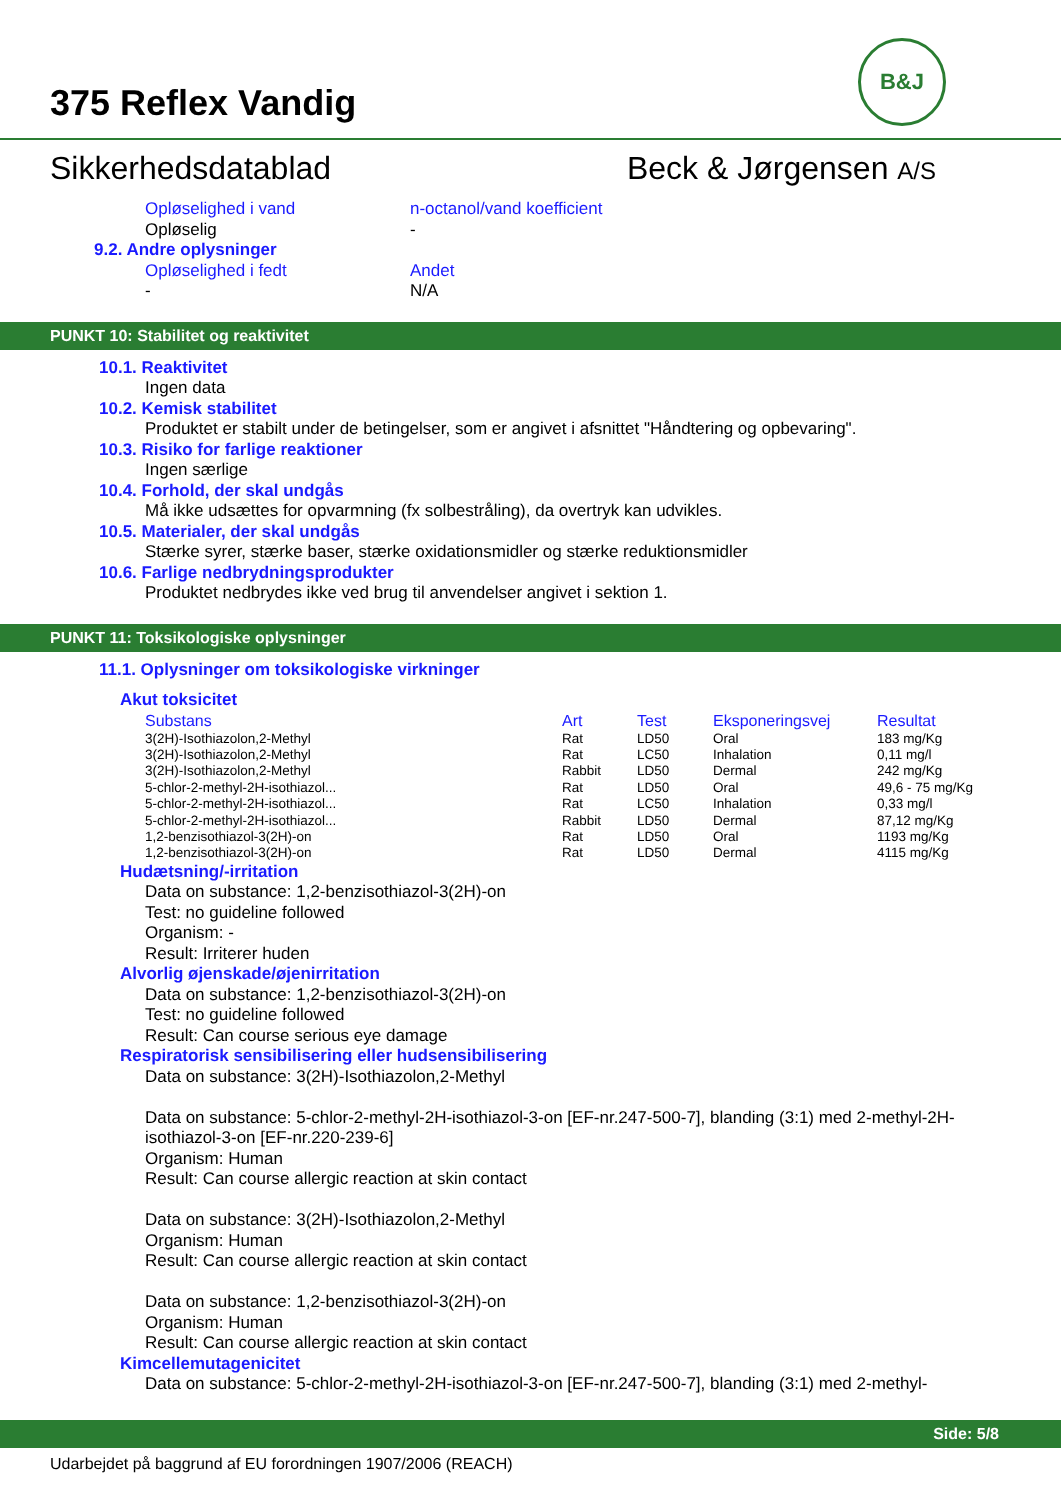375 Reflex Vandig
B&J
Sikkerhedsdatablad Beck & Jørgensen A/S
Opløselighed i vand n-octanol/vand koefficient
Opløselig -
9.2. Andre oplysninger
Opløselighed i fedt Andet
- N/A
PUNKT 10: Stabilitet og reaktivitet
10.1. Reaktivitet
Ingen data
10.2. Kemisk stabilitet
Produktet er stabilt under de betingelser, som er angivet i afsnittet "Håndtering og opbevaring".
10.3. Risiko for farlige reaktioner
Ingen særlige
10.4. Forhold, der skal undgås
Må ikke udsættes for opvarmning (fx solbestråling), da overtryk kan udvikles.
10.5. Materialer, der skal undgås
Stærke syrer, stærke baser, stærke oxidationsmidler og stærke reduktionsmidler
10.6. Farlige nedbrydningsprodukter
Produktet nedbrydes ikke ved brug til anvendelser angivet i sektion 1.
PUNKT 11: Toksikologiske oplysninger
11.1. Oplysninger om toksikologiske virkninger
Akut toksicitet
| Substans | Art | Test | Eksponeringsvej | Resultat |
| --- | --- | --- | --- | --- |
| 3(2H)-Isothiazolon,2-Methyl | Rat | LD50 | Oral | 183 mg/Kg |
| 3(2H)-Isothiazolon,2-Methyl | Rat | LC50 | Inhalation | 0,11 mg/l |
| 3(2H)-Isothiazolon,2-Methyl | Rabbit | LD50 | Dermal | 242 mg/Kg |
| 5-chlor-2-methyl-2H-isothiazol... | Rat | LD50 | Oral | 49,6 - 75 mg/Kg |
| 5-chlor-2-methyl-2H-isothiazol... | Rat | LC50 | Inhalation | 0,33 mg/l |
| 5-chlor-2-methyl-2H-isothiazol... | Rabbit | LD50 | Dermal | 87,12 mg/Kg |
| 1,2-benzisothiazol-3(2H)-on | Rat | LD50 | Oral | 1193 mg/Kg |
| 1,2-benzisothiazol-3(2H)-on | Rat | LD50 | Dermal | 4115 mg/Kg |
Hudætsning/-irritation
Data on substance: 1,2-benzisothiazol-3(2H)-on
Test: no guideline followed
Organism: -
Result: Irriterer huden
Alvorlig øjenskade/øjenirritation
Data on substance: 1,2-benzisothiazol-3(2H)-on
Test: no guideline followed
Result: Can course serious eye damage
Respiratorisk sensibilisering eller hudsensibilisering
Data on substance: 3(2H)-Isothiazolon,2-Methyl
Data on substance: 5-chlor-2-methyl-2H-isothiazol-3-on [EF-nr.247-500-7], blanding (3:1) med 2-methyl-2H-isothiazol-3-on [EF-nr.220-239-6]
Organism: Human
Result: Can course allergic reaction at skin contact
Data on substance: 3(2H)-Isothiazolon,2-Methyl
Organism: Human
Result: Can course allergic reaction at skin contact
Data on substance: 1,2-benzisothiazol-3(2H)-on
Organism: Human
Result: Can course allergic reaction at skin contact
Kimcellemutagenicitet
Data on substance: 5-chlor-2-methyl-2H-isothiazol-3-on [EF-nr.247-500-7], blanding (3:1) med 2-methyl-
Side: 5/8
Udarbejdet på baggrund af EU forordningen 1907/2006 (REACH)